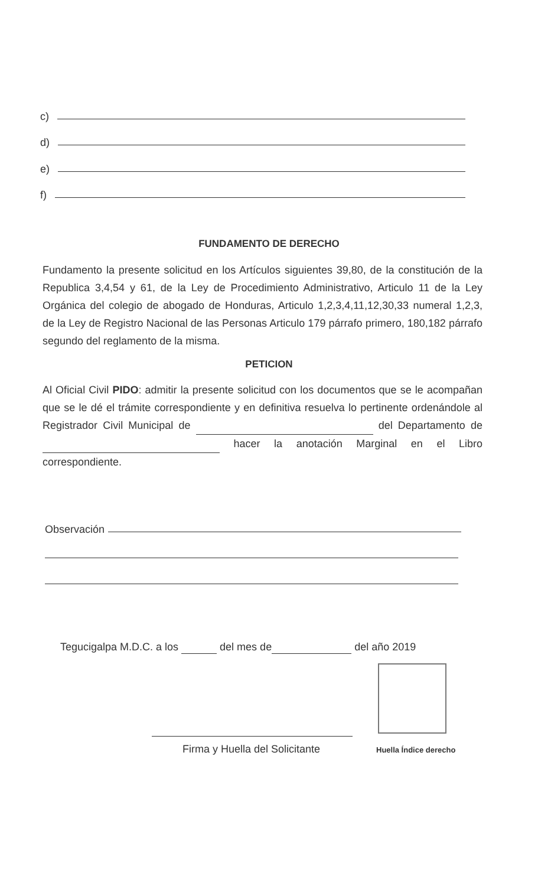c)
d)
e)
f)
FUNDAMENTO DE DERECHO
Fundamento la presente solicitud en los Artículos siguientes 39,80, de la constitución de la Republica 3,4,54 y 61, de la Ley de Procedimiento Administrativo, Articulo 11 de la Ley Orgánica del colegio de abogado de Honduras, Articulo 1,2,3,4,11,12,30,33 numeral 1,2,3, de la Ley de Registro Nacional de las Personas Articulo 179 párrafo primero, 180,182 párrafo segundo del reglamento de la misma.
PETICION
Al Oficial Civil PIDO: admitir la presente solicitud con los documentos que se le acompañan que se le dé el trámite correspondiente y en definitiva resuelva lo pertinente ordenándole al Registrador Civil Municipal de del Departamento de hacer la anotación Marginal en el Libro correspondiente.
Observación
Tegucigalpa M.D.C. a los del mes de del año 2019
Firma y Huella del Solicitante Huella Índice derecho